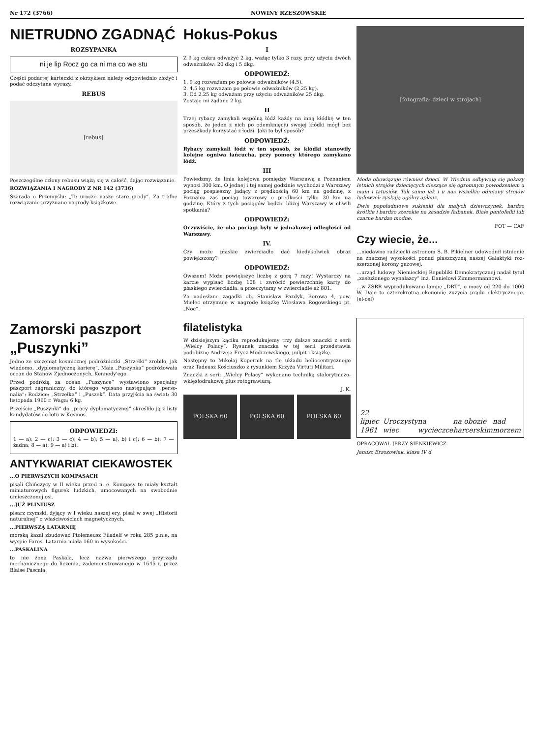Nr 172 (3766) NOWINY RZESZOWSKIE
NIETRUDNO ZGADNĄĆ
ROZSYPANKA
ni je lip Rocz go ca ni ma co we stu
Części podartej karteczki z ok­rzykiem należy odpowiednio zło­żyć i podać odczytane wyrazy.
REBUS
[rebus]
Poszczególne człony rebusu wią­żą się w całość, dając rozwią­zanie.
ROZWIĄZANIA I NAGRODY Z NR 142 (3736)
Szarada o Przemyślu: „Te uro­cze nasze stare grody”. Za trafne rozwiązanie przyznano nagrody książkowe.
Hokus-Pokus
I
Z 9 kg cukru odważyć 2 kg, ważąc tylko 3 razy, przy użyciu dwóch odważników: 20 dkg i 5 dkg.
ODPOWIEDŹ:
1. 9 kg rozważam po połowie odważników (4,5).
2. 4,5 kg rozważam po połowie odważników (2,25 kg).
3. Od 2,25 kg odważam przy użyciu odważników 25 dkg.
Zostaje mi żądane 2 kg.
II
Trzej rybacy zamykali wspólną łódź każdy na inną kłódkę w ten sposób, że jeden z nich po odemknięciu swojej kłódki mógł bez przeszkody korzystać z łodzi. Jaki to był sposób?
ODPOWIEDŹ:
Rybacy zamykali łódź w ten sposób, że kłódki stanowiły kolejne ogniwa łańcucha, przy pomocy którego zamykano łódź.
III
Powiedzmy, że linia kolejowa pomiędzy Warszawą a Poznaniem wynosi 300 km. O jednej i tej samej godzinie wychodzi z Warszawy pociąg pospieszny jadący z prędkością 60 km na godzinę, z Poznania zaś pociąg towarowy o prędkości tylko 30 km na godzinę. Który z tych pociągów będzie bliżej Warszawy w chwili spotkania?
ODPOWIEDŹ:
Oczywiście, że oba pociągi były w jednakowej odległości od Warszawy.
IV.
Czy może płaskie zwierciadło dać kiedykolwiek obraz powiększony?
ODPOWIEDŹ:
Owszem! Może powiększyć liczbę z górą 7 razy! Wystarczy na karcie wypisać liczbę 108 i zwrócić powierzchnię karty do płaskiego zwierciadła, a przeczytamy w zwierciadle aż 801.
Za nadesłane zagadki ob. Stanisław Pazdyk, Borowa 4, pow. Mielec otrzymuje w nagrodę książkę Wiesława Rogowskiego pt. „Noc”.
[fotografia: dzieci w strojach]
Moda obowiązuje rów­nież dzieci. W Wiedniu odbywają się pokazy let­nich strojów dziecię­cych cieszące się ogrom­nym powodzeniem u mam i tatusiów. Tak sa­mo jak i u nas wszelkie odmiany strojów ludo­wych zyskują ogólny aplauz.
Dwie popołudniowe su­kienki dla małych dziew­czynek, bardzo krótkie i bardzo szerokie na za­sadzie falbanek. Białe pantofelki lub czarne bardzo modne.
FOT — CAF
Czy wiecie, że...
...niedawno radziecki astronom S. B. Pikielner udowodnił istnie­nie na znacznej wysokości ponad płaszczyzną naszej Galaktyki roz­szerzonej korony gazowej.
...urząd ludowy Niemieckiej Re­publiki Demokratycznej nadał ty­tuł „zasłużonego wynalazcy” inż. Danielowi Zimmermannowi.
...w ZSRR wyprodukowano lam­pę „DRT”, o mocy od 220 do 1000 W. Daje to czterokrotną ekonomię zużycia prądu elektrycznego. (el-cel)
Zamorski paszport „Puszynki”
Jedno ze szczeniąt kosmicznej podróżniczki „Strzełki” zrobiło, jak wiadomo, „dyplomatyczną karierę”. Mała „Puszynka” po­dróżowała ocean do Stanów Zjednoczonych, Kennedy'ego.
Przed podróżą za ocean „Pu­szynce” wystawiono specjalny paszport zagraniczny, do które­go wpisano następujące „perso­nalia”: Rodzice: „Strzełka” i „Pu­szek”. Data przyjścia na świat: 30 li­stopada 1960 r. Waga: 6 kg.
Przejście „Puszynki” do „pracy dyplomatycznej” skreśliło ją z li­sty kandydatów do lotu w Kos­mos.
ODPOWIEDZI:
1 — a); 2 — c); 3 — c); 4 — b); 5 — a), b) i c); 6 — b); 7 — żadna; 8 — a); 9 — a) i b).
ANTYKWARIAT CIEKAWOSTEK
...O PIERWSZYCH KOMPASACH
pisali Chińczycy w II wieku przed n. e. Kompasy te miały kształt miniaturowych figurek ludzkich, umocowanych na swo­bodnie umieszczonej osi.
...JUŻ PLINIUSZ
pisarz rzymski, żyjący w I wieku naszej ery, pisał w swej „Historii naturalnej” o właściwościach magnetycznych.
...PIERWSZĄ LATARNIĘ
morską kazał zbudować Ptolemeusz Filadelf w roku 285 p.n.e. na wyspie Faros. Latarnia miała 160 m wysokości.
...PASKALINA
to nie żona Paskala, lecz nazwa pierwszego przyrządu mechanicznego do liczenia, zademonstrowanego w 1645 r. przez Blaise Pascala.
filatelistyka
W dzisiejszym kąciku reprodukujemy trzy dal­sze znaczki z serii „Wiel­cy Polacy”. Rysunek znaczka w tej serii przedstawia podobiznę Andrzeja Frycz-Mo­drzewskiego, pulpit i książkę.
Następny to Mikołaj Kopernik na tle układu heliocentrycznego oraz Tadeusz Kościuszko z rysunkiem Krzyża Vir­tuti Militari.
Znaczki z serii „Wiel­cy Polacy” wykonano techniką stalorytniczo-wklęsłodrukową plus rotograwiurą.
J. K.
POLSKA 60 POLSKA 60 POLSKA 60
22 lipiec 1961 Uroczysty wiec na wycieczce na obozie harcerskim nad morzem
OPRACOWAŁ JERZY SIENKIEWICZ
Janusz Brzozowiak, klasa IV d